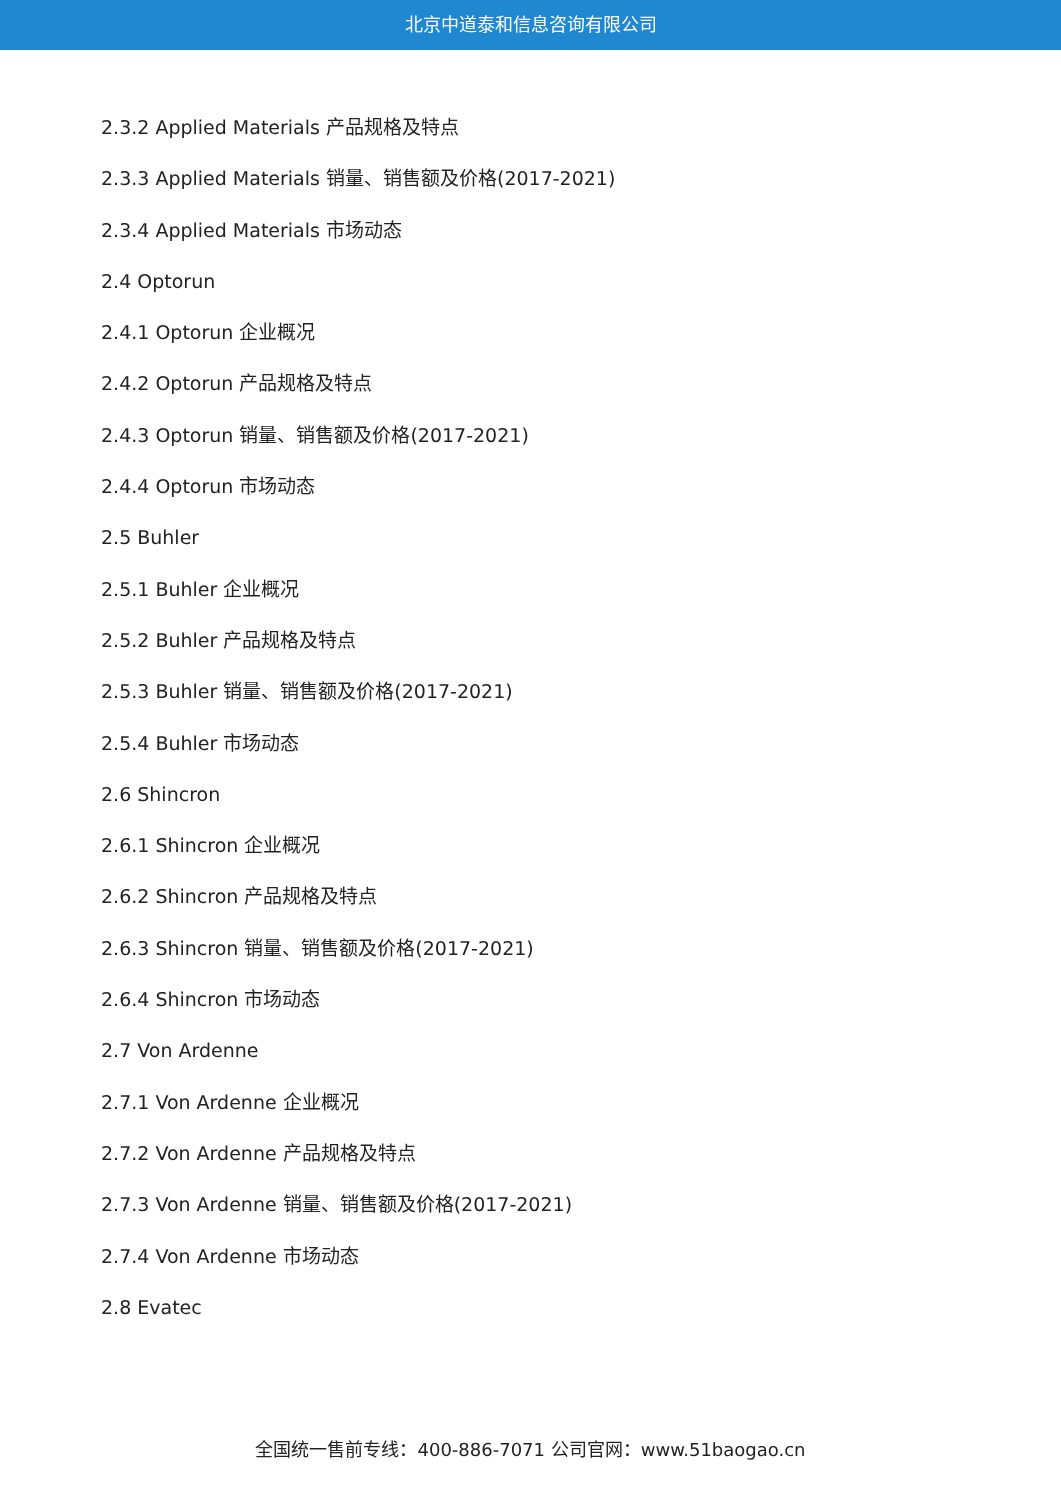北京中道泰和信息咨询有限公司
2.3.2 Applied Materials 产品规格及特点
2.3.3 Applied Materials 销量、销售额及价格(2017-2021)
2.3.4 Applied Materials 市场动态
2.4 Optorun
2.4.1 Optorun 企业概况
2.4.2 Optorun 产品规格及特点
2.4.3 Optorun 销量、销售额及价格(2017-2021)
2.4.4 Optorun 市场动态
2.5 Buhler
2.5.1 Buhler 企业概况
2.5.2 Buhler 产品规格及特点
2.5.3 Buhler 销量、销售额及价格(2017-2021)
2.5.4 Buhler 市场动态
2.6 Shincron
2.6.1 Shincron 企业概况
2.6.2 Shincron 产品规格及特点
2.6.3 Shincron 销量、销售额及价格(2017-2021)
2.6.4 Shincron 市场动态
2.7 Von Ardenne
2.7.1 Von Ardenne 企业概况
2.7.2 Von Ardenne 产品规格及特点
2.7.3 Von Ardenne 销量、销售额及价格(2017-2021)
2.7.4 Von Ardenne 市场动态
2.8 Evatec
全国统一售前专线：400-886-7071 公司官网：www.51baogao.cn